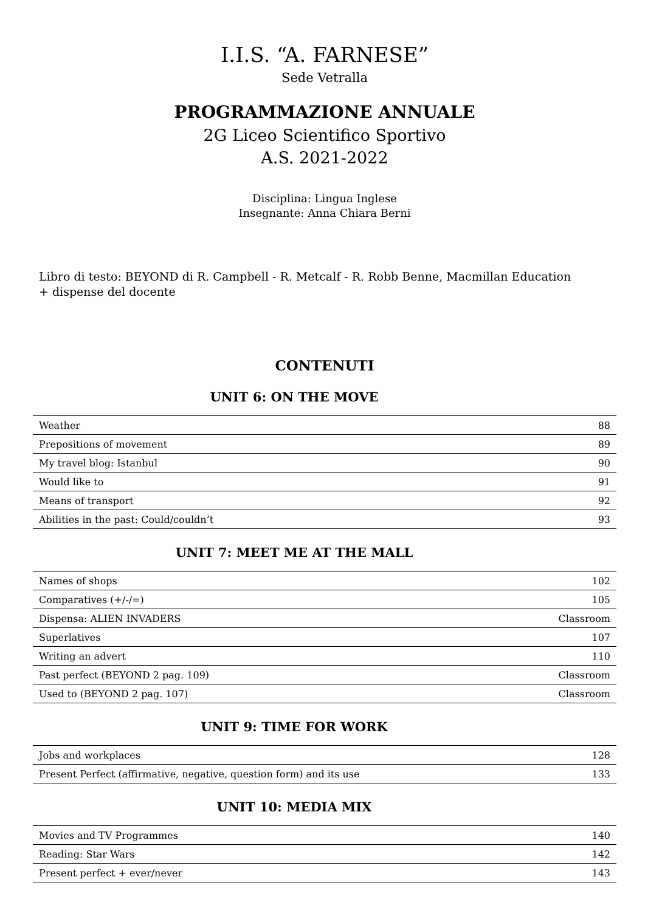I.I.S. “A. FARNESE”
Sede Vetralla
PROGRAMMAZIONE ANNUALE
2G Liceo Scientifico Sportivo
A.S. 2021-2022
Disciplina: Lingua Inglese
Insegnante: Anna Chiara Berni
Libro di testo: BEYOND di R. Campbell - R. Metcalf - R. Robb Benne, Macmillan Education
+ dispense del docente
CONTENUTI
UNIT 6: ON THE MOVE
| Weather | 88 |
| Prepositions of movement | 89 |
| My travel blog: Istanbul | 90 |
| Would like to | 91 |
| Means of transport | 92 |
| Abilities in the past: Could/couldn’t | 93 |
UNIT 7: MEET ME AT THE MALL
| Names of shops | 102 |
| Comparatives (+/-/=) | 105 |
| Dispensa: ALIEN INVADERS | Classroom |
| Superlatives | 107 |
| Writing an advert | 110 |
| Past perfect (BEYOND 2 pag. 109) | Classroom |
| Used to (BEYOND 2 pag. 107) | Classroom |
UNIT 9: TIME FOR WORK
| Jobs and workplaces | 128 |
| Present Perfect (affirmative, negative, question form) and its use | 133 |
UNIT 10: MEDIA MIX
| Movies and TV Programmes | 140 |
| Reading: Star Wars | 142 |
| Present perfect + ever/never | 143 |